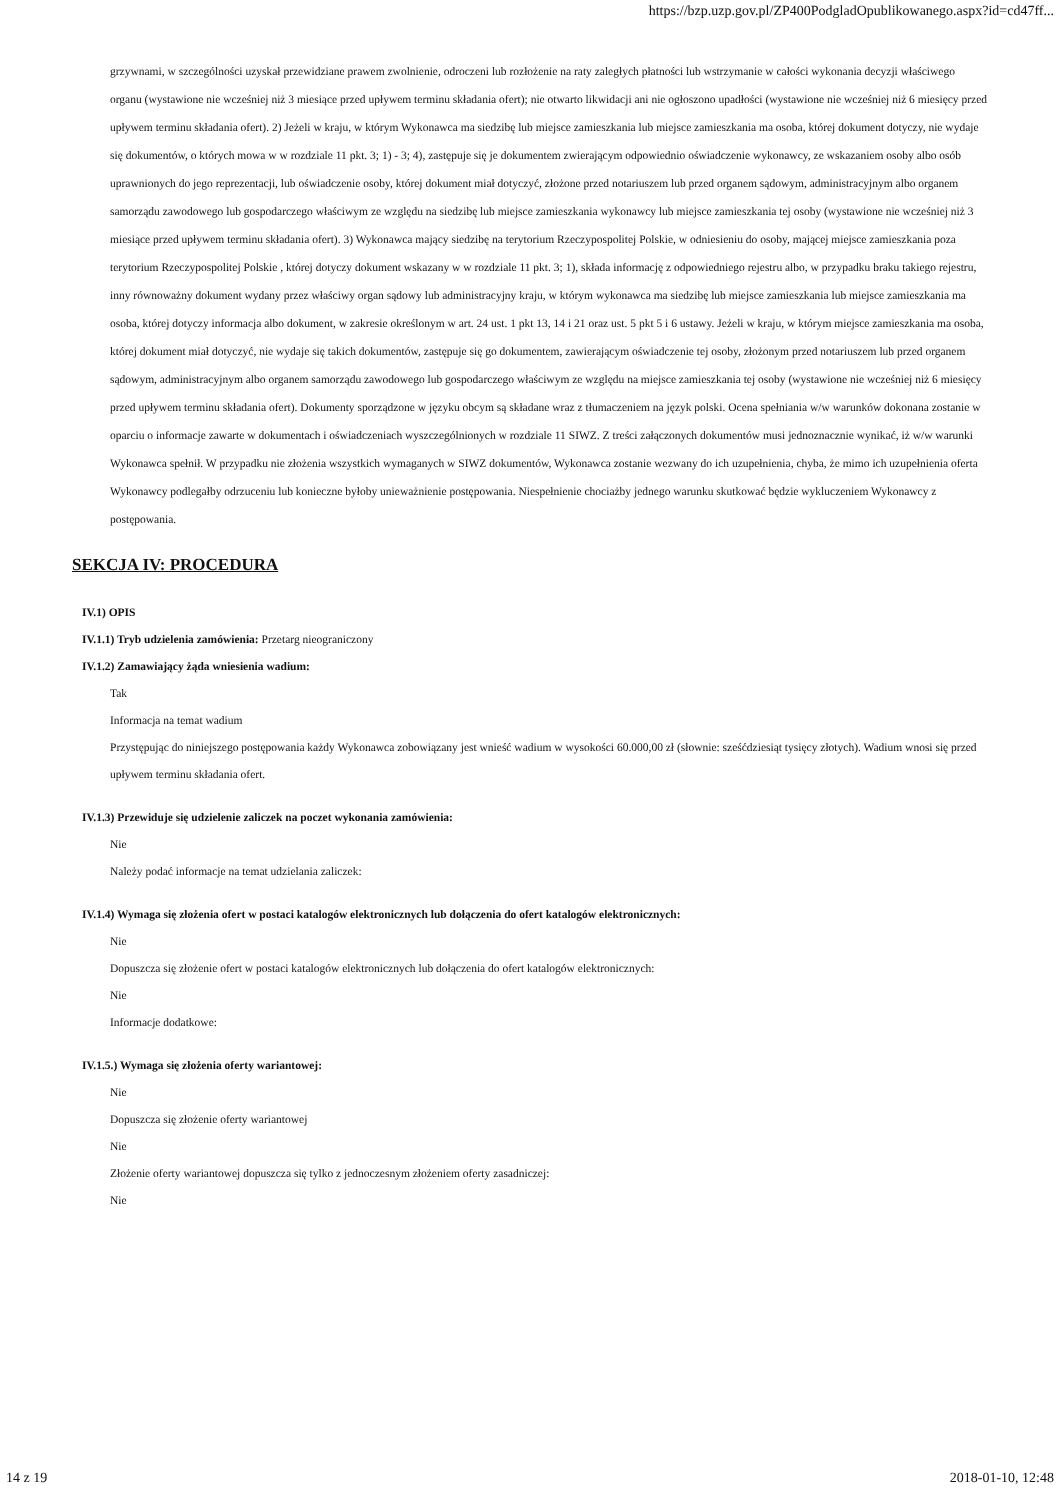https://bzp.uzp.gov.pl/ZP400PodgladOpublikowanego.aspx?id=cd47ff...
grzywnami, w szczególności uzyskał przewidziane prawem zwolnienie, odroczeni lub rozłożenie na raty zaległych płatności lub wstrzymanie w całości wykonania decyzji właściwego organu (wystawione nie wcześniej niż 3 miesiące przed upływem terminu składania ofert); nie otwarto likwidacji ani nie ogłoszono upadłości (wystawione nie wcześniej niż 6 miesięcy przed upływem terminu składania ofert). 2) Jeżeli w kraju, w którym Wykonawca ma siedzibę lub miejsce zamieszkania lub miejsce zamieszkania ma osoba, której dokument dotyczy, nie wydaje się dokumentów, o których mowa w w rozdziale 11 pkt. 3; 1) - 3; 4), zastępuje się je dokumentem zwierającym odpowiednio oświadczenie wykonawcy, ze wskazaniem osoby albo osób uprawnionych do jego reprezentacji, lub oświadczenie osoby, której dokument miał dotyczyć, złożone przed notariuszem lub przed organem sądowym, administracyjnym albo organem samorządu zawodowego lub gospodarczego właściwym ze względu na siedzibę lub miejsce zamieszkania wykonawcy lub miejsce zamieszkania tej osoby (wystawione nie wcześniej niż 3 miesiące przed upływem terminu składania ofert). 3) Wykonawca mający siedzibę na terytorium Rzeczypospolitej Polskie, w odniesieniu do osoby, mającej miejsce zamieszkania poza terytorium Rzeczypospolitej Polskie , której dotyczy dokument wskazany w w rozdziale 11 pkt. 3; 1), składa informację z odpowiedniego rejestru albo, w przypadku braku takiego rejestru, inny równoważny dokument wydany przez właściwy organ sądowy lub administracyjny kraju, w którym wykonawca ma siedzibę lub miejsce zamieszkania lub miejsce zamieszkania ma osoba, której dotyczy informacja albo dokument, w zakresie określonym w art. 24 ust. 1 pkt 13, 14 i 21 oraz ust. 5 pkt 5 i 6 ustawy. Jeżeli w kraju, w którym miejsce zamieszkania ma osoba, której dokument miał dotyczyć, nie wydaje się takich dokumentów, zastępuje się go dokumentem, zawierającym oświadczenie tej osoby, złożonym przed notariuszem lub przed organem sądowym, administracyjnym albo organem samorządu zawodowego lub gospodarczego właściwym ze względu na miejsce zamieszkania tej osoby (wystawione nie wcześniej niż 6 miesięcy przed upływem terminu składania ofert). Dokumenty sporządzone w języku obcym są składane wraz z tłumaczeniem na język polski. Ocena spełniania w/w warunków dokonana zostanie w oparciu o informacje zawarte w dokumentach i oświadczeniach wyszczególnionych w rozdziale 11 SIWZ. Z treści załączonych dokumentów musi jednoznacznie wynikać, iż w/w warunki Wykonawca spełnił. W przypadku nie złożenia wszystkich wymaganych w SIWZ dokumentów, Wykonawca zostanie wezwany do ich uzupełnienia, chyba, że mimo ich uzupełnienia oferta Wykonawcy podlegałby odrzuceniu lub konieczne byłoby unieważnienie postępowania. Niespełnienie chociażby jednego warunku skutkować będzie wykluczeniem Wykonawcy z postępowania.
SEKCJA IV: PROCEDURA
IV.1) OPIS
IV.1.1) Tryb udzielenia zamówienia: Przetarg nieograniczony
IV.1.2) Zamawiający żąda wniesienia wadium:
Tak
Informacja na temat wadium
Przystępując do niniejszego postępowania każdy Wykonawca zobowiązany jest wnieść wadium w wysokości 60.000,00 zł (słownie: sześćdziesiąt tysięcy złotych). Wadium wnosi się przed upływem terminu składania ofert.
IV.1.3) Przewiduje się udzielenie zaliczek na poczet wykonania zamówienia:
Nie
Należy podać informacje na temat udzielania zaliczek:
IV.1.4) Wymaga się złożenia ofert w postaci katalogów elektronicznych lub dołączenia do ofert katalogów elektronicznych:
Nie
Dopuszcza się złożenie ofert w postaci katalogów elektronicznych lub dołączenia do ofert katalogów elektronicznych:
Nie
Informacje dodatkowe:
IV.1.5.) Wymaga się złożenia oferty wariantowej:
Nie
Dopuszcza się złożenie oferty wariantowej
Nie
Złożenie oferty wariantowej dopuszcza się tylko z jednoczesnym złożeniem oferty zasadniczej:
Nie
14 z 19 2018-01-10, 12:48